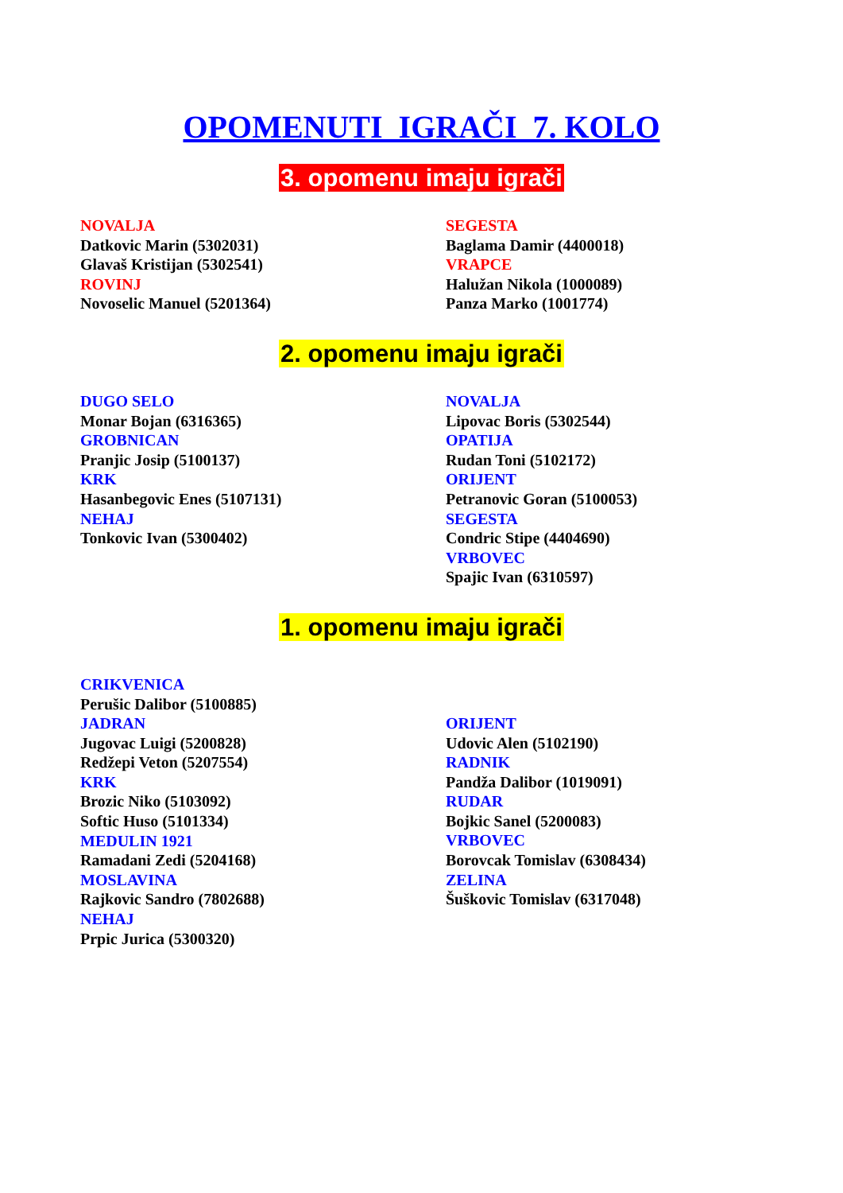OPOMENUTI IGRAČI 7. KOLO
3. opomenu imaju igrači
NOVALJA
Datkovic Marin (5302031)
Glavaš Kristijan (5302541)
ROVINJ
Novoselic Manuel (5201364)
SEGESTA
Baglama Damir (4400018)
VRAPCE
Halužan Nikola (1000089)
Panza Marko (1001774)
2. opomenu imaju igrači
DUGO SELO
Monar Bojan (6316365)
GROBNICAN
Pranjic Josip (5100137)
KRK
Hasanbegovic Enes (5107131)
NEHAJ
Tonkovic Ivan (5300402)
NOVALJA
Lipovac Boris (5302544)
OPATIJA
Rudan Toni (5102172)
ORIJENT
Petranovic Goran (5100053)
SEGESTA
Condric Stipe (4404690)
VRBOVEC
Spajic Ivan (6310597)
1. opomenu imaju igrači
CRIKVENICA
Perušic Dalibor (5100885)
JADRAN
Jugovac Luigi (5200828)
Redžepi Veton (5207554)
KRK
Brozic Niko (5103092)
Softic Huso (5101334)
MEDULIN 1921
Ramadani Zedi (5204168)
MOSLAVINA
Rajkovic Sandro (7802688)
NEHAJ
Prpic Jurica (5300320)
ORIJENT
Udovic Alen (5102190)
RADNIK
Pandža Dalibor (1019091)
RUDAR
Bojkic Sanel (5200083)
VRBOVEC
Borovcak Tomislav (6308434)
ZELINA
Šuškovic Tomislav (6317048)